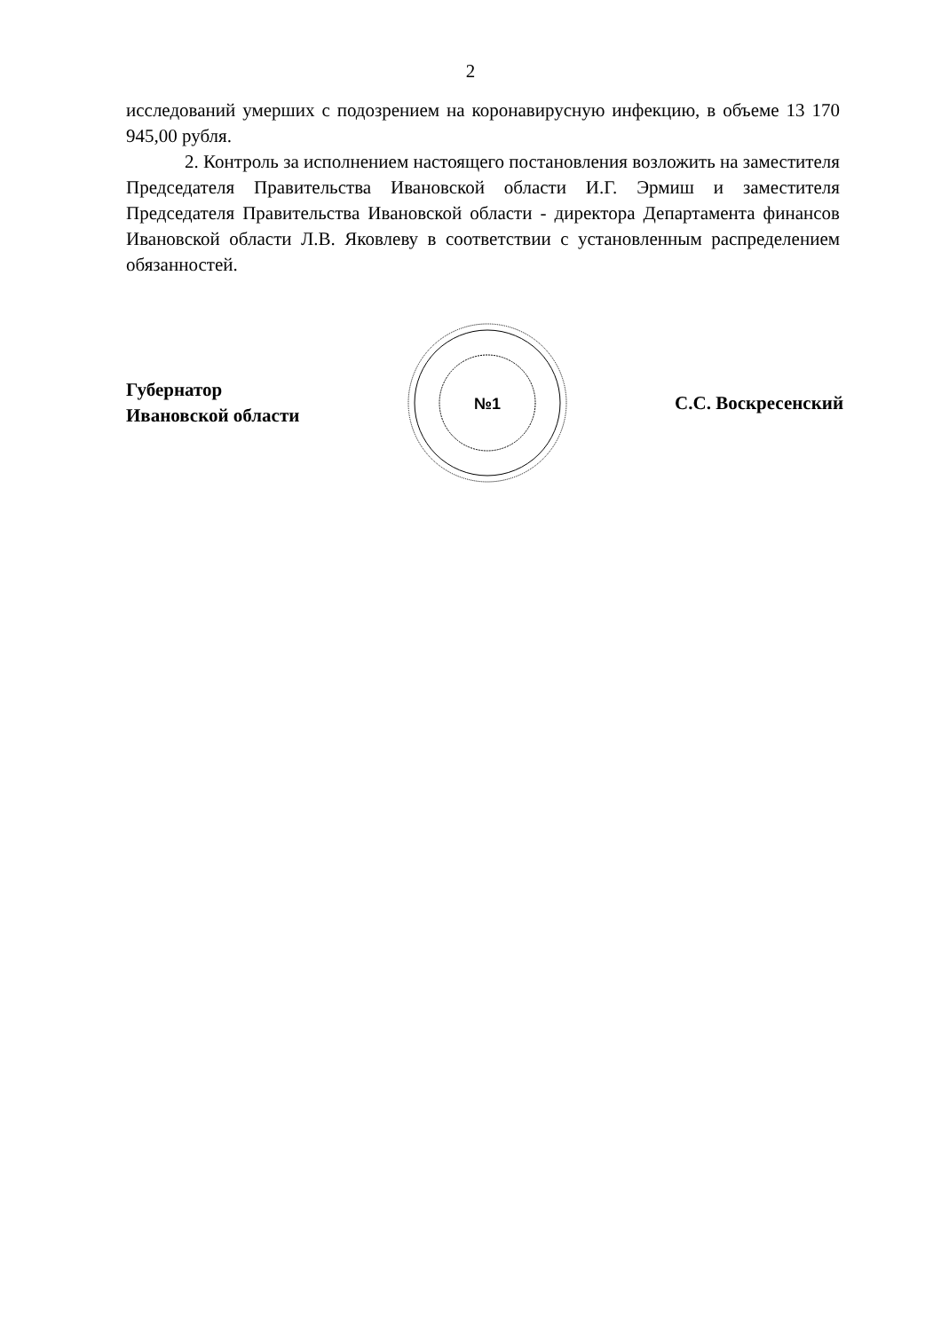2
исследований умерших с подозрением на коронавирусную инфекцию, в объеме 13 170 945,00 рубля.
2. Контроль за исполнением настоящего постановления возложить на заместителя Председателя Правительства Ивановской области И.Г. Эрмиш и заместителя Председателя Правительства Ивановской области - директора Департамента финансов Ивановской области Л.В. Яковлеву в соответствии с установленным распределением обязанностей.
Губернатор
Ивановской области
№1
С.С. Воскресенский